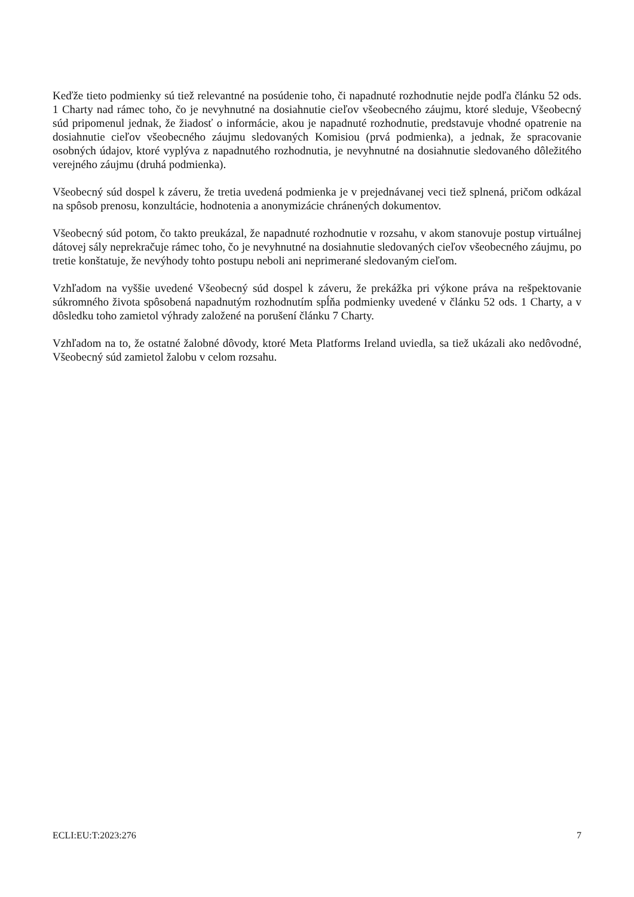Keďže tieto podmienky sú tiež relevantné na posúdenie toho, či napadnuté rozhodnutie nejde podľa článku 52 ods. 1 Charty nad rámec toho, čo je nevyhnutné na dosiahnutie cieľov všeobecného záujmu, ktoré sleduje, Všeobecný súd pripomenul jednak, že žiadosť o informácie, akou je napadnuté rozhodnutie, predstavuje vhodné opatrenie na dosiahnutie cieľov všeobecného záujmu sledovaných Komisiou (prvá podmienka), a jednak, že spracovanie osobných údajov, ktoré vyplýva z napadnutého rozhodnutia, je nevyhnutné na dosiahnutie sledovaného dôležitého verejného záujmu (druhá podmienka).
Všeobecný súd dospel k záveru, že tretia uvedená podmienka je v prejednávanej veci tiež splnená, pričom odkázal na spôsob prenosu, konzultácie, hodnotenia a anonymizácie chránených dokumentov.
Všeobecný súd potom, čo takto preukázal, že napadnuté rozhodnutie v rozsahu, v akom stanovuje postup virtuálnej dátovej sály neprekračuje rámec toho, čo je nevyhnutné na dosiahnutie sledovaných cieľov všeobecného záujmu, po tretie konštatuje, že nevýhody tohto postupu neboli ani neprimerané sledovaným cieľom.
Vzhľadom na vyššie uvedené Všeobecný súd dospel k záveru, že prekážka pri výkone práva na rešpektovanie súkromného života spôsobená napadnutým rozhodnutím spĺňa podmienky uvedené v článku 52 ods. 1 Charty, a v dôsledku toho zamietol výhrady založené na porušení článku 7 Charty.
Vzhľadom na to, že ostatné žalobné dôvody, ktoré Meta Platforms Ireland uviedla, sa tiež ukázali ako nedôvodné, Všeobecný súd zamietol žalobu v celom rozsahu.
ECLI:EU:T:2023:276 7